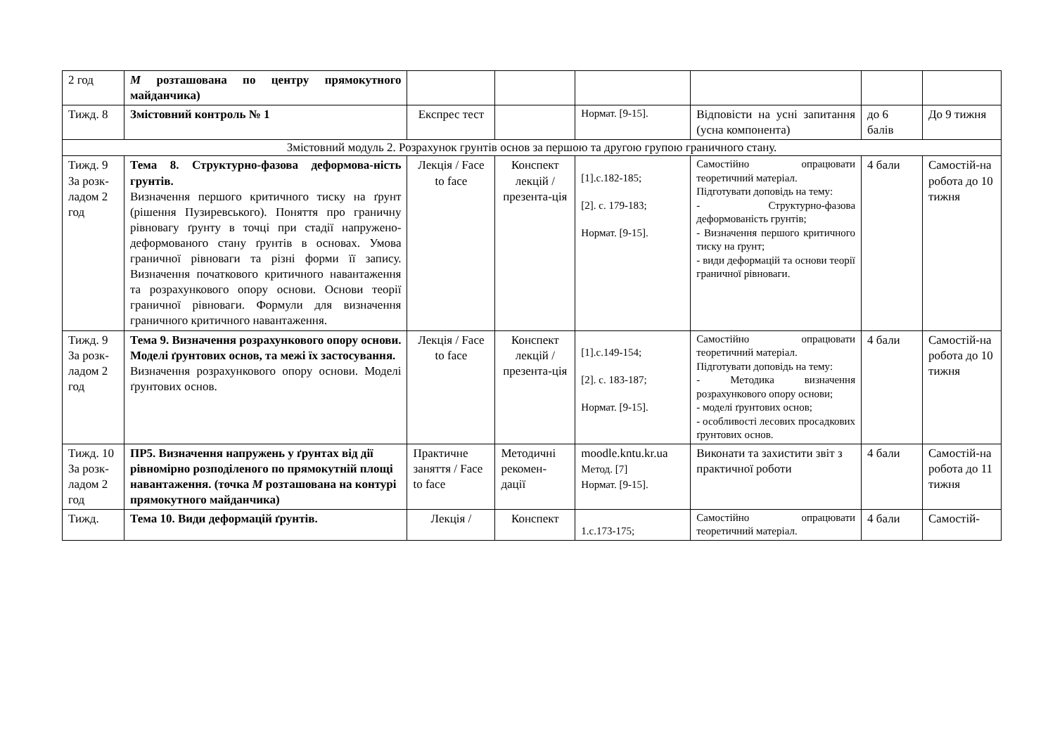| 2 год | M розташована по центру прямокутного майданчика) | | | | | | |
| Тижд. 8 | Змістовний контроль № 1 | Експрес тест | | Нормат. [9-15]. | Відповісти на усні запитання (усна компонента) | до 6 балів | До 9 тижня |
| Змістовний модуль 2. Розрахунок грунтів основ за першою та другою групою граничного стану. | | | | | | | |
| Тижд. 9 За розк-ладом 2 год | Тема 8. Структурно-фазова деформова-ність грунтів. Визначення першого критичного тиску на ґрунт (рішення Пузиревського). Поняття про граничну рівновагу ґрунту в точці при стадії напружено-деформованого стану ґрунтів в основах. Умова граничної рівноваги та різні форми її запису. Визначення початкового критичного навантаження та розрахункового опору основи. Основи теорії граничної рівноваги. Формули для визначення граничного критичного навантаження. | Лекція / Face to face | Конспект лекцій / презента-ція | [1].с.182-185; [2]. с. 179-183; Нормат. [9-15]. | Самостійно опрацювати теоретичний матеріал. Підготувати доповідь на тему: - Структурно-фазова деформованість грунтів; - Визначення першого критичного тиску на ґрунт; - види деформацій та основи теорії граничної рівноваги. | 4 бали | Самостій-на робота до 10 тижня |
| Тижд. 9 За розк-ладом 2 год | Тема 9. Визначення розрахункового опору основи. Моделі ґрунтових основ, та межі їх застосування. Визначення розрахункового опору основи. Моделі ґрунтових основ. | Лекція / Face to face | Конспект лекцій / презента-ція | [1].с.149-154; [2]. с. 183-187; Нормат. [9-15]. | Самостійно опрацювати теоретичний матеріал. Підготувати доповідь на тему: - Методика визначення розрахункового опору основи; - моделі ґрунтових основ; - особливості лесових просадкових ґрунтових основ. | 4 бали | Самостій-на робота до 10 тижня |
| Тижд. 10 За розк-ладом 2 год | ПР5. Визначення напружень у ґрунтах від дії рівномірно розподіленого по прямокутній площі навантаження. (точка M розташована на контурі прямокутного майданчика) | Практичне заняття / Face to face | Методичні рекомен-дації | moodle.kntu.kr.ua Метод. [7] Нормат. [9-15]. | Виконати та захистити звіт з практичної роботи | 4 бали | Самостій-на робота до 11 тижня |
| Тижд. | Тема 10. Види деформацій ґрунтів. | Лекція / | Конспект | 1.с.173-175; | Самостійно опрацювати теоретичний матеріал. | 4 бали | Самостій- |